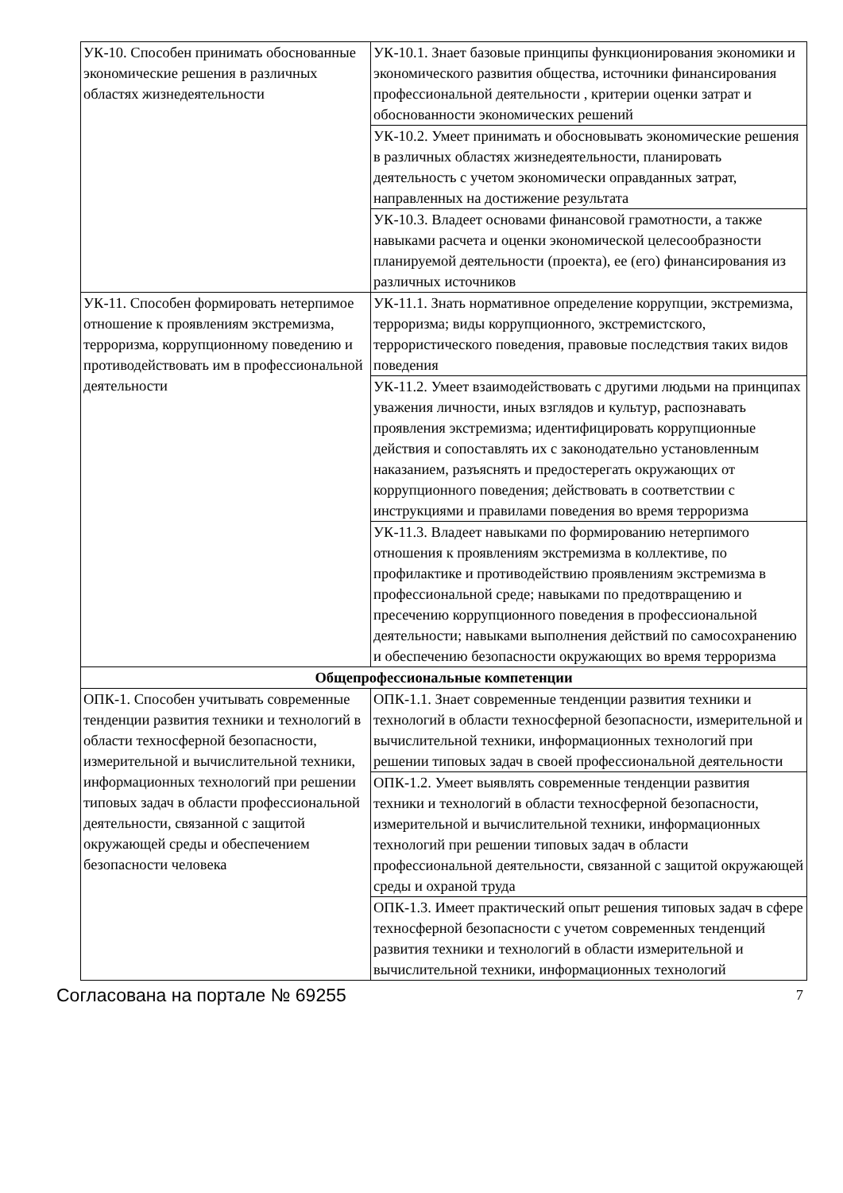| УК-10. Способен принимать обоснованные экономические решения в различных областях жизнедеятельности | УК-10.1. Знает базовые принципы функционирования экономики и экономического развития общества, источники финансирования профессиональной деятельности , критерии оценки затрат и обоснованности экономических решений |
| | УК-10.2. Умеет принимать и обосновывать экономические решения в различных областях жизнедеятельности, планировать деятельность с учетом экономически оправданных затрат, направленных на достижение результата |
| | УК-10.3. Владеет основами финансовой грамотности, а также навыками расчета и оценки экономической целесообразности планируемой деятельности (проекта), ее (его) финансирования из различных источников |
| УК-11. Способен формировать нетерпимое отношение к проявлениям экстремизма, терроризма, коррупционному поведению и противодействовать им в профессиональной деятельности | УК-11.1. Знать нормативное определение коррупции, экстремизма, терроризма; виды коррупционного, экстремистского, террористического поведения, правовые последствия таких видов поведения |
| | УК-11.2. Умеет взаимодействовать с другими людьми на принципах уважения личности, иных взглядов и культур, распознавать проявления экстремизма; идентифицировать коррупционные действия и сопоставлять их с законодательно установленным наказанием, разъяснять и предостерегать окружающих от коррупционного поведения; действовать в соответствии с инструкциями и правилами поведения во время терроризма |
| | УК-11.3. Владеет навыками по формированию нетерпимого отношения к проявлениям экстремизма в коллективе, по профилактике и противодействию проявлениям экстремизма в профессиональной среде; навыками по предотвращению и пресечению коррупционного поведения в профессиональной деятельности; навыками выполнения действий по самосохранению и обеспечению безопасности окружающих во время терроризма |
| Общепрофессиональные компетенции | |
| ОПК-1. Способен учитывать современные тенденции развития техники и технологий в области техносферной безопасности, измерительной и вычислительной техники, информационных технологий при решении типовых задач в области профессиональной деятельности, связанной с защитой окружающей среды и обеспечением безопасности человека | ОПК-1.1. Знает современные тенденции развития техники и технологий в области техносферной безопасности, измерительной и вычислительной техники, информационных технологий при решении типовых задач в своей профессиональной деятельности |
| | ОПК-1.2. Умеет выявлять современные тенденции развития техники и технологий в области техносферной безопасности, измерительной и вычислительной техники, информационных технологий при решении типовых задач в области профессиональной деятельности, связанной с защитой окружающей среды и охраной труда |
| | ОПК-1.3. Имеет практический опыт решения типовых задач в сфере техносферной безопасности с учетом современных тенденций развития техники и технологий в области измерительной и вычислительной техники, информационных технологий |
Согласована на портале № 69255 7